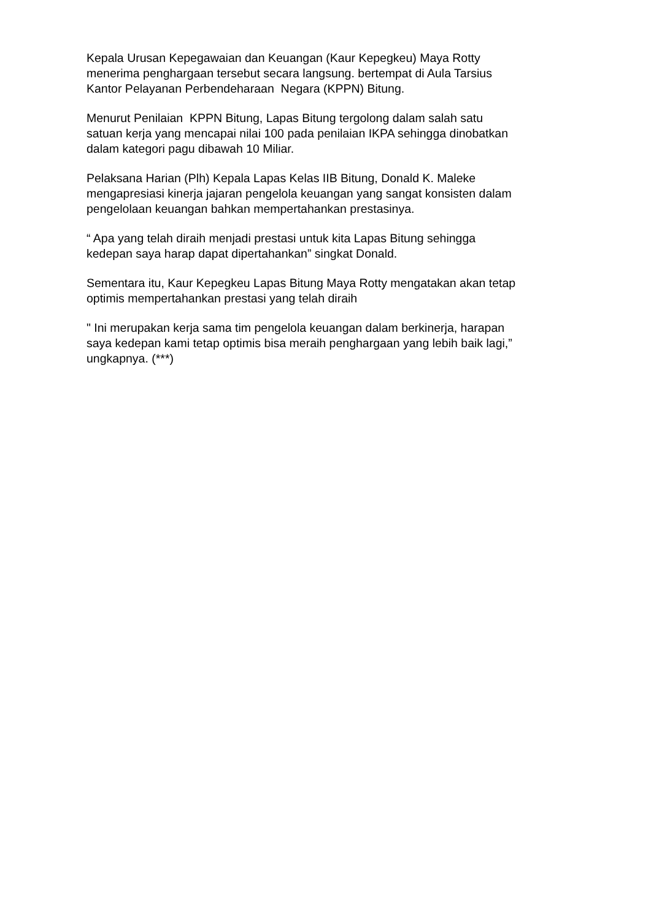Kepala Urusan Kepegawaian dan Keuangan (Kaur Kepegkeu) Maya Rotty menerima penghargaan tersebut secara langsung. bertempat di Aula Tarsius Kantor Pelayanan Perbendeharaan Negara (KPPN) Bitung.
Menurut Penilaian KPPN Bitung, Lapas Bitung tergolong dalam salah satu satuan kerja yang mencapai nilai 100 pada penilaian IKPA sehingga dinobatkan dalam kategori pagu dibawah 10 Miliar.
Pelaksana Harian (Plh) Kepala Lapas Kelas IIB Bitung, Donald K. Maleke mengapresiasi kinerja jajaran pengelola keuangan yang sangat konsisten dalam pengelolaan keuangan bahkan mempertahankan prestasinya.
“ Apa yang telah diraih menjadi prestasi untuk kita Lapas Bitung sehingga kedepan saya harap dapat dipertahankan” singkat Donald.
Sementara itu, Kaur Kepegkeu Lapas Bitung Maya Rotty mengatakan akan tetap optimis mempertahankan prestasi yang telah diraih
" Ini merupakan kerja sama tim pengelola keuangan dalam berkinerja, harapan saya kedepan kami tetap optimis bisa meraih penghargaan yang lebih baik lagi,” ungkapnya. (***)